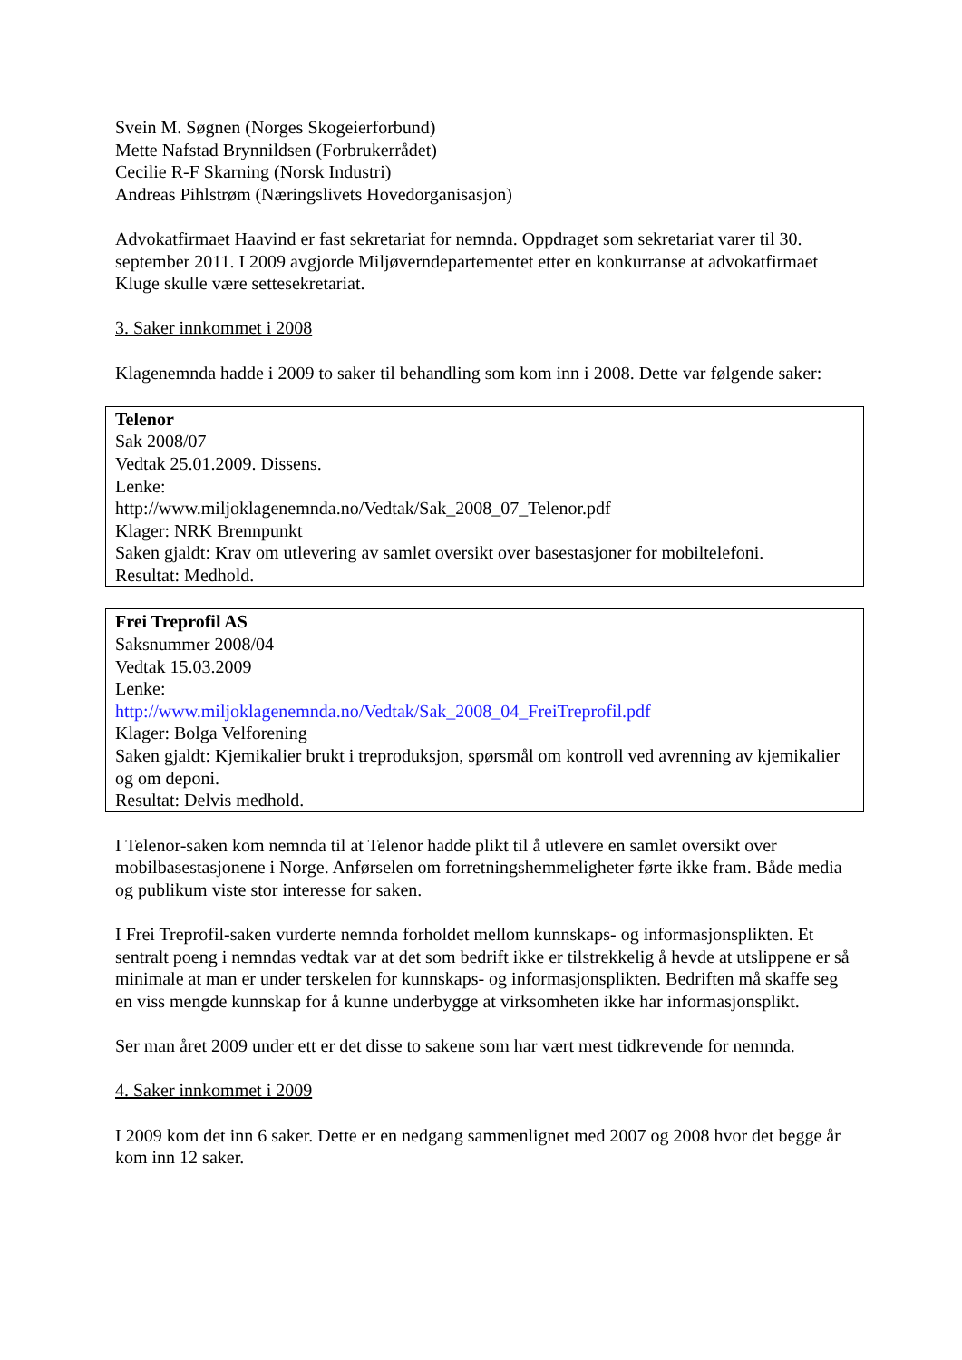Svein M. Søgnen (Norges Skogeierforbund)
Mette Nafstad Brynnildsen (Forbrukerrådet)
Cecilie R-F Skarning (Norsk Industri)
Andreas Pihlstrøm (Næringslivets Hovedorganisasjon)
Advokatfirmaet Haavind er fast sekretariat for nemnda. Oppdraget som sekretariat varer til 30. september 2011. I 2009 avgjorde Miljøverndepartementet etter en konkurranse at advokatfirmaet Kluge skulle være settesekretariat.
3. Saker innkommet i 2008
Klagenemnda hadde i 2009 to saker til behandling som kom inn i 2008. Dette var følgende saker:
Telenor
Sak 2008/07
Vedtak 25.01.2009. Dissens.
Lenke:
http://www.miljoklagenemnda.no/Vedtak/Sak_2008_07_Telenor.pdf
Klager: NRK Brennpunkt
Saken gjaldt: Krav om utlevering av samlet oversikt over basestasjoner for mobiltelefoni.
Resultat: Medhold.
Frei Treprofil AS
Saksnummer 2008/04
Vedtak 15.03.2009
Lenke:
http://www.miljoklagenemnda.no/Vedtak/Sak_2008_04_FreiTreprofil.pdf
Klager: Bolga Velforening
Saken gjaldt: Kjemikalier brukt i treproduksjon, spørsmål om kontroll ved avrenning av kjemikalier og om deponi.
Resultat: Delvis medhold.
I Telenor-saken kom nemnda til at Telenor hadde plikt til å utlevere en samlet oversikt over mobilbasestasjonene i Norge. Anførselen om forretningshemmeligheter førte ikke fram. Både media og publikum viste stor interesse for saken.
I Frei Treprofil-saken vurderte nemnda forholdet mellom kunnskaps- og informasjonsplikten. Et sentralt poeng i nemndas vedtak var at det som bedrift ikke er tilstrekkelig å hevde at utslippene er så minimale at man er under terskelen for kunnskaps- og informasjonsplikten. Bedriften må skaffe seg en viss mengde kunnskap for å kunne underbygge at virksomheten ikke har informasjonsplikt.
Ser man året 2009 under ett er det disse to sakene som har vært mest tidkrevende for nemnda.
4. Saker innkommet i 2009
I 2009 kom det inn 6 saker. Dette er en nedgang sammenlignet med 2007 og 2008 hvor det begge år kom inn 12 saker.